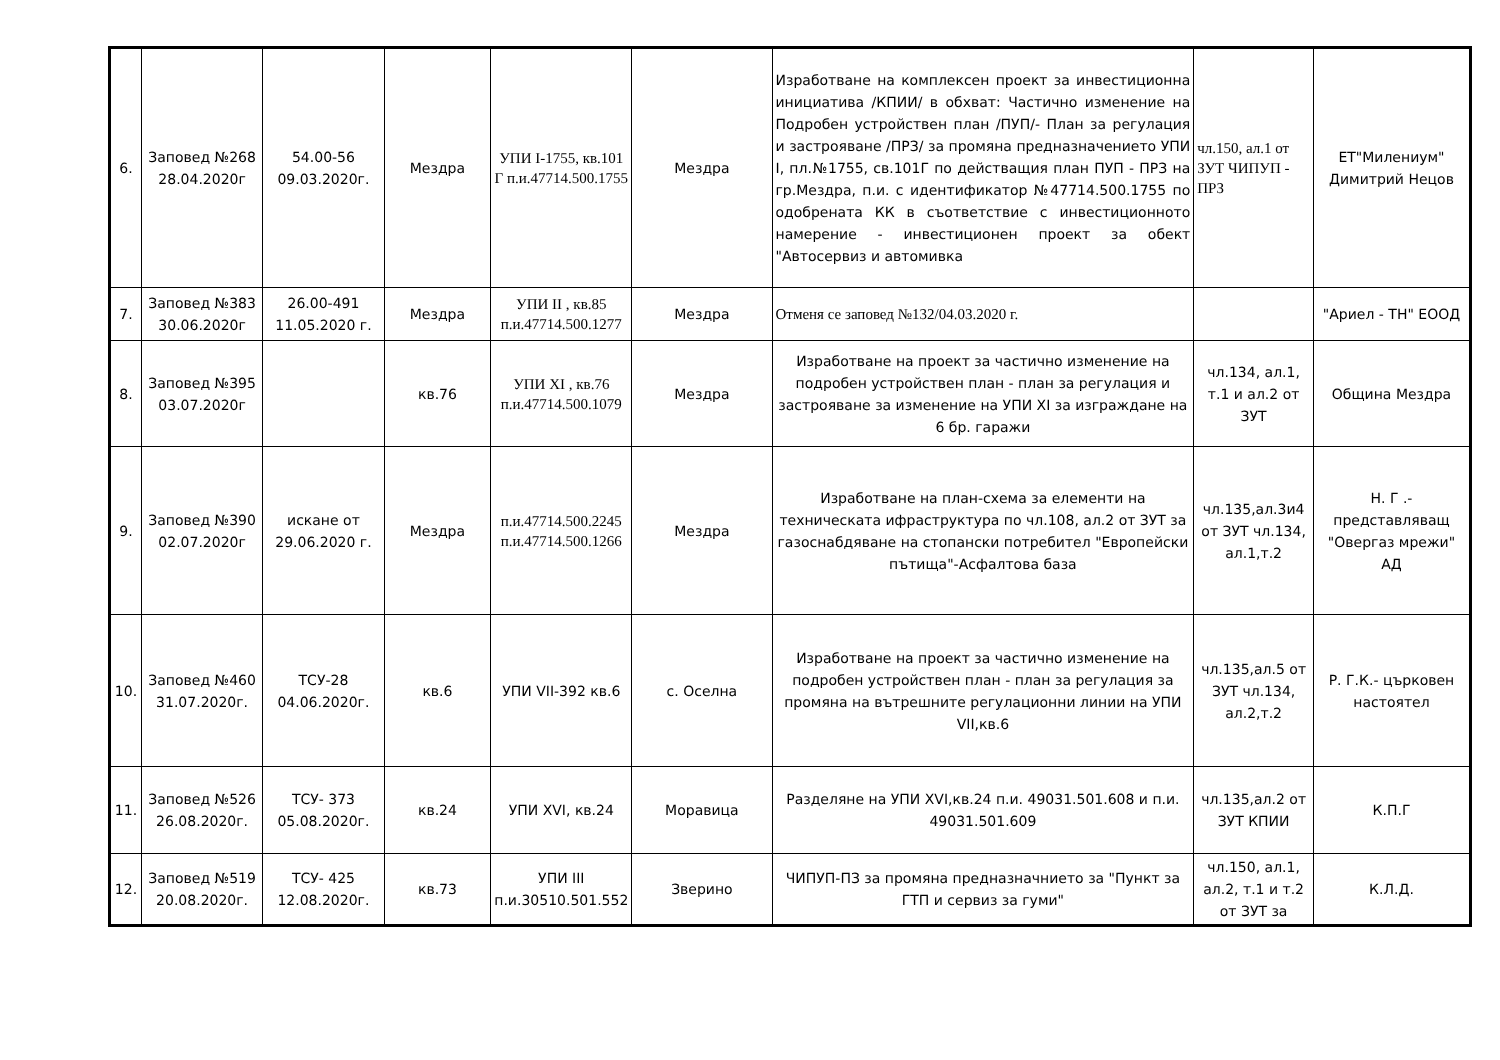| 6. | Заповед №268 28.04.2020г | 54.00-56 09.03.2020г. | Мездра | УПИ I-1755, кв.101 Г п.и.47714.500.1755 | Мездра | Изработване на комплексен проект за инвестиционна инициатива /КПИИ/ в обхват: Частично изменение на Подробен устройствен план /ПУП/- План за регулация и застрояване /ПРЗ/ за промяна предназначението УПИ I, пл.№1755, св.101Г по действащия план ПУП - ПРЗ на гр.Мездра, п.и. с идентификатор №47714.500.1755 по одобрената КК в съответствие с инвестиционното намерение - инвестиционен проект за обект "Автосервиз и автомивка | чл.150, ал.1 от ЗУТ ЧИПУП - ПРЗ | ЕТ"Милениум" Димитрий Нецов |
| 7. | Заповед №383 30.06.2020г | 26.00-491 11.05.2020 г. | Мездра | УПИ II , кв.85 п.и.47714.500.1277 | Мездра | Отменя се заповед №132/04.03.2020 г. | | "Ариел - ТН" ЕООД |
| 8. | Заповед №395 03.07.2020г | | кв.76 | УПИ XI , кв.76 п.и.47714.500.1079 | Мездра | Изработване на проект за частично изменение на подробен устройствен план - план за регулация и застрояване за изменение на УПИ XI за изграждане на 6 бр. гаражи | чл.134, ал.1, т.1 и ал.2 от ЗУТ | Община Мездра |
| 9. | Заповед №390 02.07.2020г | искане от 29.06.2020 г. | Мездра | п.и.47714.500.2245 п.и.47714.500.1266 | Мездра | Изработване на план-схема за елементи на техническата ифраструктура по чл.108, ал.2 от ЗУТ за газоснабдяване на стопански потребител "Европейски пътища"-Асфалтова база | чл.135,ал.3и4 от ЗУТ чл.134, ал.1,т.2 | Н. Г .- представляващ "Овергаз мрежи" АД |
| 10. | Заповед №460 31.07.2020г. | ТСУ-28 04.06.2020г. | кв.6 | УПИ VII-392 кв.6 | с. Оселна | Изработване на проект за частично изменение на подробен устройствен план - план за регулация за промяна на вътрешните регулационни линии на УПИ VII,кв.6 | чл.135,ал.5 от ЗУТ чл.134, ал.2,т.2 | Р. Г.К.- църковен настоятел |
| 11. | Заповед №526 26.08.2020г. | ТСУ- 373 05.08.2020г. | кв.24 | УПИ XVI, кв.24 | Моравица | Разделяне на УПИ XVI,кв.24 п.и. 49031.501.608 и п.и. 49031.501.609 | чл.135,ал.2 от ЗУТ КПИИ | К.П.Г |
| 12. | Заповед №519 20.08.2020г. | ТСУ- 425 12.08.2020г. | кв.73 | УПИ III п.и.30510.501.552 | Зверино | ЧИПУП-ПЗ за промяна предназначнието за "Пункт за ГТП и сервиз за гуми" | чл.150, ал.1, ал.2, т.1 и т.2 от ЗУТ за | К.Л.Д. |